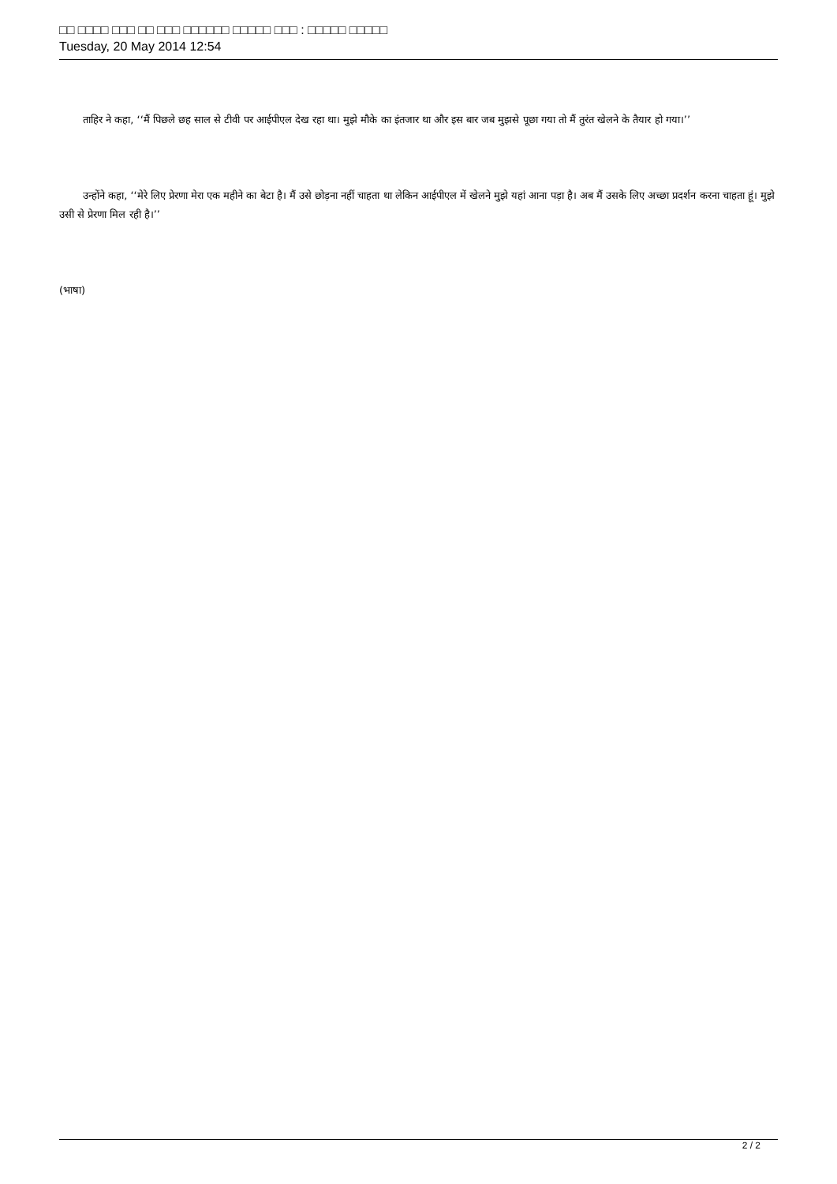□□ □□□□ □□□ □□ □□□ □□□□□□ □□□□□ □□□ : □□□□□ □□□□□
Tuesday, 20 May 2014 12:54
ताहिर ने कहा, ‘‘मैं पिछले छह साल से टीवी पर आईपीएल देख रहा था। मुझे मौके का इंतजार था और इस बार जब मुझसे पूछा गया तो मैं तुरंत खेलने के तैयार हो गया।’’
उन्होंने कहा, ‘‘मेरे लिए प्रेरणा मेरा एक महीने का बेटा है। मैं उसे छोड़ना नहीं चाहता था लेकिन आईपीएल में खेलने मुझे यहां आना पड़ा है। अब मैं उसके लिए अच्छा प्रदर्शन करना चाहता हूं। मुझे उसी से प्रेरणा मिल रही है।’’
(भाषा)
2 / 2